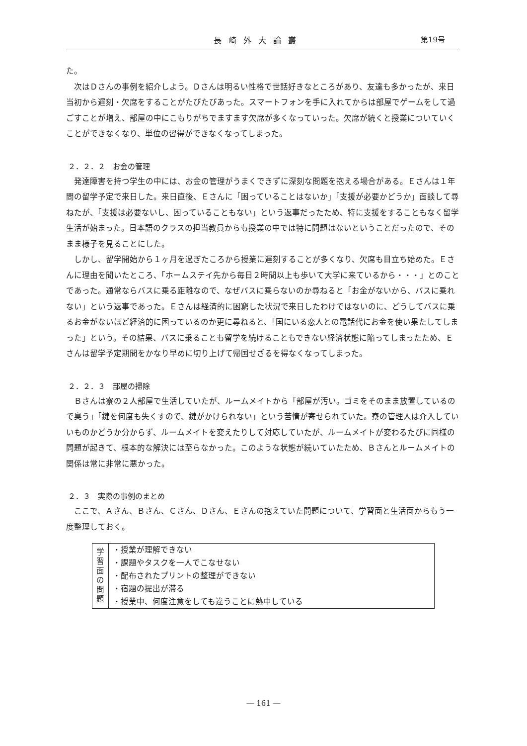長崎外大論叢 第19号
た。
次はＤさんの事例を紹介しよう。Ｄさんは明るい性格で世話好きなところがあり、友達も多かったが、来日当初から遅刻・欠席をすることがたびたびあった。スマートフォンを手に入れてからは部屋でゲームをして過ごすことが増え、部屋の中にこもりがちでますます欠席が多くなっていった。欠席が続くと授業についていくことができなくなり、単位の習得ができなくなってしまった。
２．２．２　お金の管理
発達障害を持つ学生の中には、お金の管理がうまくできずに深刻な問題を抱える場合がある。Ｅさんは１年間の留学予定で来日した。来日直後、Ｅさんに「困っていることはないか」「支援が必要かどうか」面談して尋ねたが、「支援は必要ないし、困っていることもない」という返事だったため、特に支援をすることもなく留学生活が始まった。日本語のクラスの担当教員からも授業の中では特に問題はないということだったので、そのまま様子を見ることにした。
しかし、留学開始から１ヶ月を過ぎたころから授業に遅刻することが多くなり、欠席も目立ち始めた。Ｅさんに理由を聞いたところ、「ホームステイ先から毎日２時間以上も歩いて大学に来ているから・・・」とのことであった。通常ならバスに乗る距離なので、なぜバスに乗らないのか尋ねると「お金がないから、バスに乗れない」という返事であった。Ｅさんは経済的に困窮した状況で来日したわけではないのに、どうしてバスに乗るお金がないほど経済的に困っているのか更に尋ねると、「国にいる恋人との電話代にお金を使い果たしてしまった」という。その結果、バスに乗ることも留学を続けることもできない経済状態に陥ってしまったため、Ｅさんは留学予定期間をかなり早めに切り上げて帰国せざるを得なくなってしまった。
２．２．３　部屋の掃除
Ｂさんは寮の２人部屋で生活していたが、ルームメイトから「部屋が汚い。ゴミをそのまま放置しているので臭う」「鍵を何度も失くすので、鍵がかけられない」という苦情が寄せられていた。寮の管理人は介入していいものかどうか分からず、ルームメイトを変えたりして対応していたが、ルームメイトが変わるたびに同様の問題が起きて、根本的な解決には至らなかった。このような状態が続いていたため、Ｂさんとルームメイトの関係は常に非常に悪かった。
２．３　実際の事例のまとめ
ここで、Ａさん、Ｂさん、Ｃさん、Ｄさん、Ｅさんの抱えていた問題について、学習面と生活面からもう一度整理しておく。
| 学 習 面 の 問 題 | ・授業が理解できない ・課題やタスクを一人でこなせない ・配布されたプリントの整理ができない ・宿題の提出が滞る ・授業中、何度注意をしても違うことに熱中している |
― 161 ―